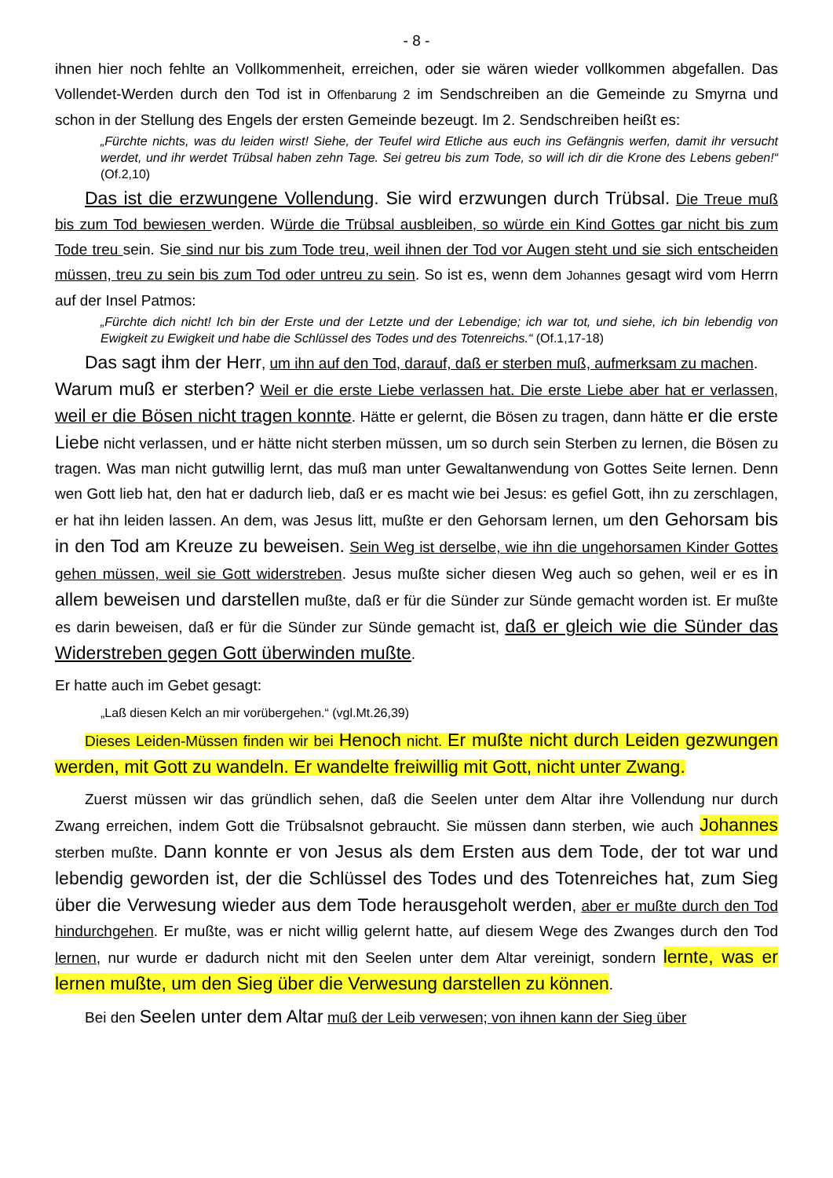- 8 -
ihnen hier noch fehlte an Vollkommenheit, erreichen, oder sie wären wieder vollkommen abgefallen. Das Vollendet-Werden durch den Tod ist in Offenbarung 2 im Sendschreiben an die Gemeinde zu Smyrna und schon in der Stellung des Engels der ersten Gemeinde bezeugt. Im 2. Sendschreiben heißt es:
„Fürchte nichts, was du leiden wirst! Siehe, der Teufel wird Etliche aus euch ins Gefängnis werfen, damit ihr versucht werdet, und ihr werdet Trübsal haben zehn Tage. Sei getreu bis zum Tode, so will ich dir die Krone des Lebens geben!“ (Of.2,10)
Das ist die erzwungene Vollendung. Sie wird erzwungen durch Trübsal. Die Treue muß bis zum Tod bewiesen werden. Würde die Trübsal ausbleiben, so würde ein Kind Gottes gar nicht bis zum Tode treu sein. Sie sind nur bis zum Tode treu, weil ihnen der Tod vor Augen steht und sie sich entscheiden müssen, treu zu sein bis zum Tod oder untreu zu sein. So ist es, wenn dem Johannes gesagt wird vom Herrn auf der Insel Patmos:
„Fürchte dich nicht! Ich bin der Erste und der Letzte und der Lebendige; ich war tot, und siehe, ich bin lebendig von Ewigkeit zu Ewigkeit und habe die Schlüssel des Todes und des Totenreichs.“ (Of.1,17-18)
Das sagt ihm der Herr, um ihn auf den Tod, darauf, daß er sterben muß, aufmerksam zu machen.
Warum muß er sterben? Weil er die erste Liebe verlassen hat. Die erste Liebe aber hat er verlassen, weil er die Bösen nicht tragen konnte. Hätte er gelernt, die Bösen zu tragen, dann hätte er die erste Liebe nicht verlassen, und er hätte nicht sterben müssen, um so durch sein Sterben zu lernen, die Bösen zu tragen. Was man nicht gutwillig lernt, das muß man unter Gewaltanwendung von Gottes Seite lernen. Denn wen Gott lieb hat, den hat er dadurch lieb, daß er es macht wie bei Jesus: es gefiel Gott, ihn zu zerschlagen, er hat ihn leiden lassen. An dem, was Jesus litt, mußte er den Gehorsam lernen, um den Gehorsam bis in den Tod am Kreuze zu beweisen. Sein Weg ist derselbe, wie ihn die ungehorsamen Kinder Gottes gehen müssen, weil sie Gott widerstreben. Jesus mußte sicher diesen Weg auch so gehen, weil er es in allem beweisen und darstellen mußte, daß er für die Sünder zur Sünde gemacht worden ist. Er mußte es darin beweisen, daß er für die Sünder zur Sünde gemacht ist, daß er gleich wie die Sünder das Widerstreben gegen Gott überwinden mußte.
Er hatte auch im Gebet gesagt:
„Laß diesen Kelch an mir vorübergehen.“ (vgl.Mt.26,39)
Dieses Leiden-Müssen finden wir bei Henoch nicht. Er mußte nicht durch Leiden gezwungen werden, mit Gott zu wandeln. Er wandelte freiwillig mit Gott, nicht unter Zwang.
Zuerst müssen wir das gründlich sehen, daß die Seelen unter dem Altar ihre Vollendung nur durch Zwang erreichen, indem Gott die Trübsalsnot gebraucht. Sie müssen dann sterben, wie auch Johannes sterben mußte. Dann konnte er von Jesus als dem Ersten aus dem Tode, der tot war und lebendig geworden ist, der die Schlüssel des Todes und des Totenreiches hat, zum Sieg über die Verwesung wieder aus dem Tode herausgeholt werden, aber er mußte durch den Tod hindurchgehen. Er mußte, was er nicht willig gelernt hatte, auf diesem Wege des Zwanges durch den Tod lernen, nur wurde er dadurch nicht mit den Seelen unter dem Altar vereinigt, sondern lernte, was er lernen mußte, um den Sieg über die Verwesung darstellen zu können.
Bei den Seelen unter dem Altar muß der Leib verwesen; von ihnen kann der Sieg über